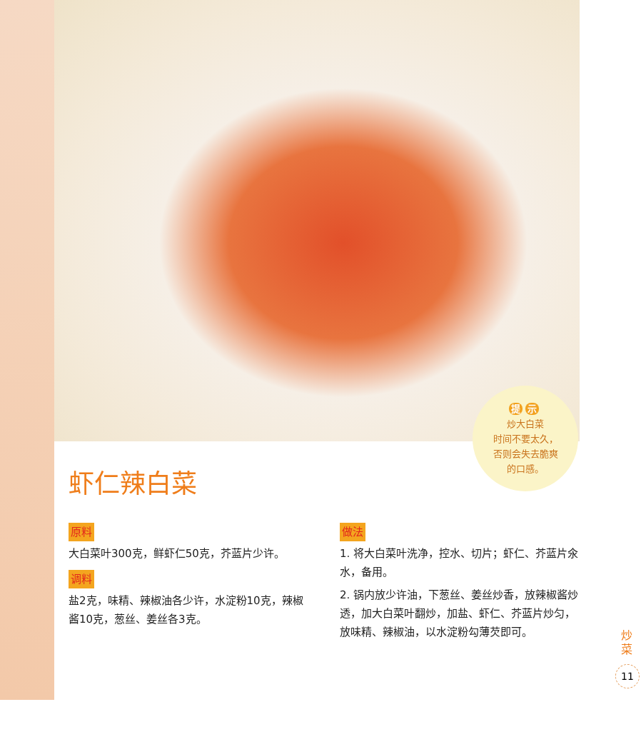提 示
炒大白菜
时间不要太久，
否则会失去脆爽
的口感。
虾仁辣白菜
原料
大白菜叶300克，鲜虾仁50克，芥蓝片少许。
调料
盐2克，味精、辣椒油各少许，水淀粉10克，辣椒酱10克，葱丝、姜丝各3克。
做法
1. 将大白菜叶洗净，控水、切片；虾仁、芥蓝片氽水，备用。
2. 锅内放少许油，下葱丝、姜丝炒香，放辣椒酱炒透，加大白菜叶翻炒，加盐、虾仁、芥蓝片炒匀，放味精、辣椒油，以水淀粉勾薄芡即可。
炒菜
11